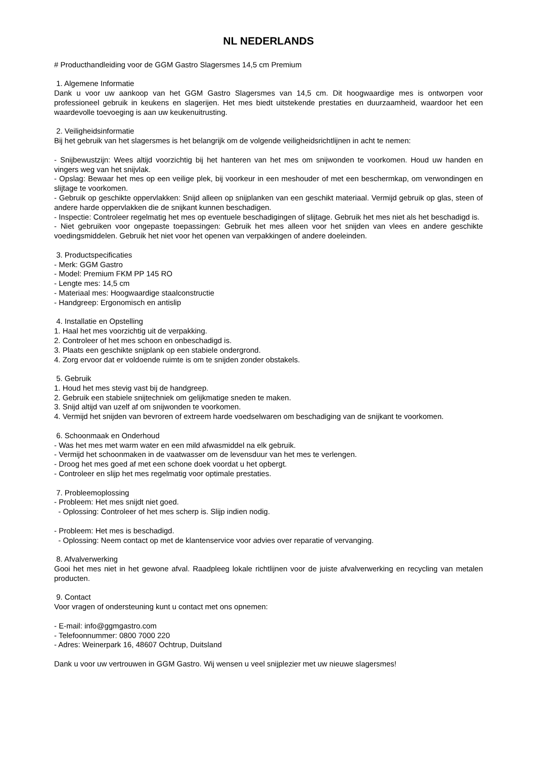NL NEDERLANDS
# Producthandleiding voor de GGM Gastro Slagersmes 14,5 cm Premium
1. Algemene Informatie
Dank u voor uw aankoop van het GGM Gastro Slagersmes van 14,5 cm. Dit hoogwaardige mes is ontworpen voor professioneel gebruik in keukens en slagerijen. Het mes biedt uitstekende prestaties en duurzaamheid, waardoor het een waardevolle toevoeging is aan uw keukenuitrusting.
2. Veiligheidsinformatie
Bij het gebruik van het slagersmes is het belangrijk om de volgende veiligheidsrichtlijnen in acht te nemen:
- Snijbewustzijn: Wees altijd voorzichtig bij het hanteren van het mes om snijwonden te voorkomen. Houd uw handen en vingers weg van het snijvlak.
- Opslag: Bewaar het mes op een veilige plek, bij voorkeur in een meshouder of met een beschermkap, om verwondingen en slijtage te voorkomen.
- Gebruik op geschikte oppervlakken: Snijd alleen op snijplanken van een geschikt materiaal. Vermijd gebruik op glas, steen of andere harde oppervlakken die de snijkant kunnen beschadigen.
- Inspectie: Controleer regelmatig het mes op eventuele beschadigingen of slijtage. Gebruik het mes niet als het beschadigd is.
- Niet gebruiken voor ongepaste toepassingen: Gebruik het mes alleen voor het snijden van vlees en andere geschikte voedingsmiddelen. Gebruik het niet voor het openen van verpakkingen of andere doeleinden.
3. Productspecificaties
- Merk: GGM Gastro
- Model: Premium FKM PP 145 RO
- Lengte mes: 14,5 cm
- Materiaal mes: Hoogwaardige staalconstructie
- Handgreep: Ergonomisch en antislip
4. Installatie en Opstelling
1. Haal het mes voorzichtig uit de verpakking.
2. Controleer of het mes schoon en onbeschadigd is.
3. Plaats een geschikte snijplank op een stabiele ondergrond.
4. Zorg ervoor dat er voldoende ruimte is om te snijden zonder obstakels.
5. Gebruik
1. Houd het mes stevig vast bij de handgreep.
2. Gebruik een stabiele snijtechniek om gelijkmatige sneden te maken.
3. Snijd altijd van uzelf af om snijwonden te voorkomen.
4. Vermijd het snijden van bevroren of extreem harde voedselwaren om beschadiging van de snijkant te voorkomen.
6. Schoonmaak en Onderhoud
- Was het mes met warm water en een mild afwasmiddel na elk gebruik.
- Vermijd het schoonmaken in de vaatwasser om de levensduur van het mes te verlengen.
- Droog het mes goed af met een schone doek voordat u het opbergt.
- Controleer en slijp het mes regelmatig voor optimale prestaties.
7. Probleemoplossing
- Probleem: Het mes snijdt niet goed.
- Oplossing: Controleer of het mes scherp is. Slijp indien nodig.
- Probleem: Het mes is beschadigd.
- Oplossing: Neem contact op met de klantenservice voor advies over reparatie of vervanging.
8. Afvalverwerking
Gooi het mes niet in het gewone afval. Raadpleeg lokale richtlijnen voor de juiste afvalverwerking en recycling van metalen producten.
9. Contact
Voor vragen of ondersteuning kunt u contact met ons opnemen:
- E-mail: info@ggmgastro.com
- Telefoonnummer: 0800 7000 220
- Adres: Weinerpark 16, 48607 Ochtrup, Duitsland
Dank u voor uw vertrouwen in GGM Gastro. Wij wensen u veel snijplezier met uw nieuwe slagersmes!